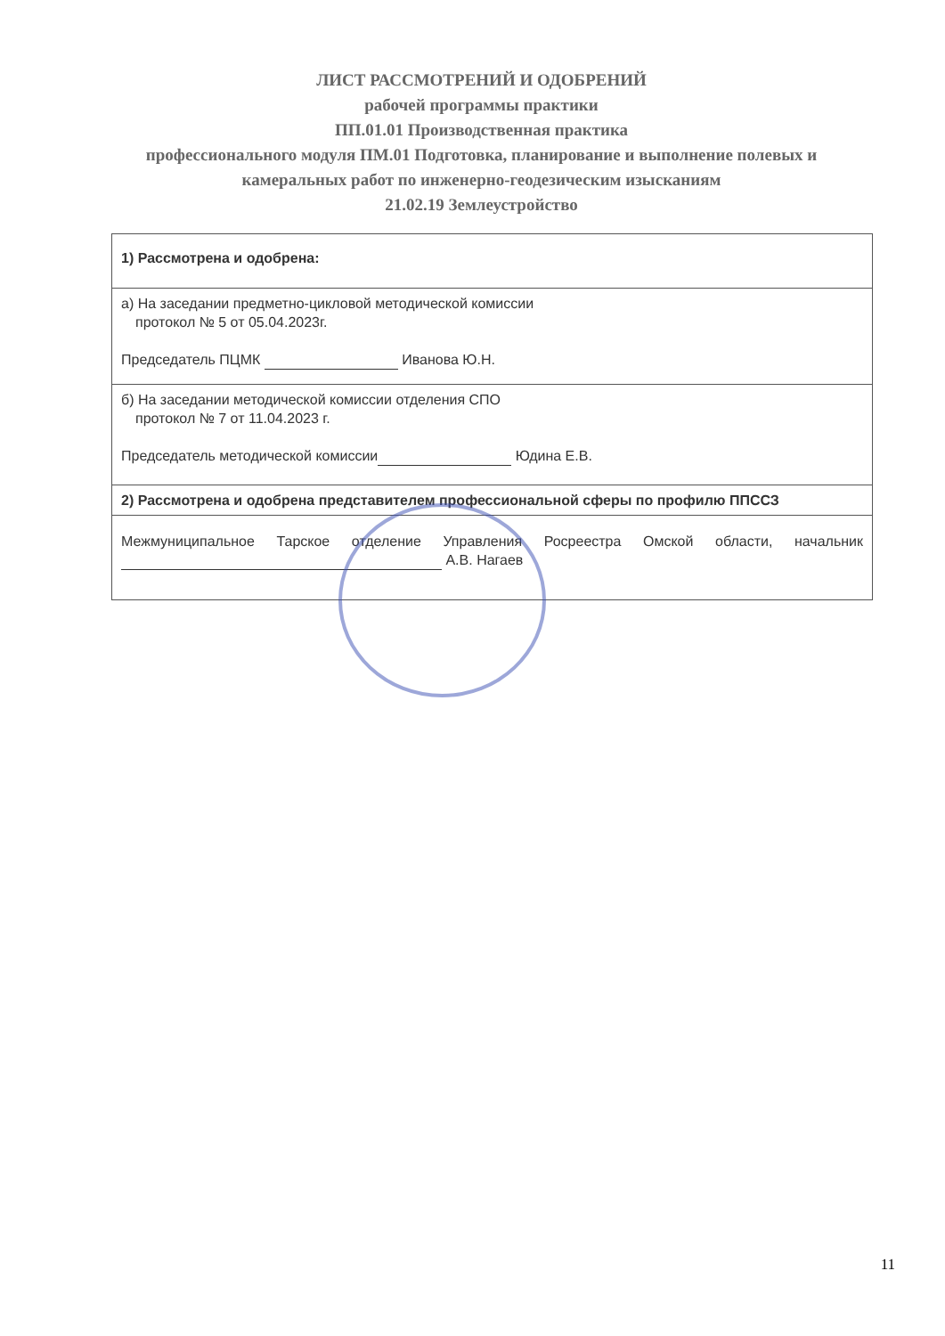ЛИСТ РАССМОТРЕНИЙ И ОДОБРЕНИЙ
рабочей программы практики
ПП.01.01 Производственная практика
профессионального модуля ПМ.01 Подготовка, планирование и выполнение полевых и камеральных работ по инженерно-геодезическим изысканиям
21.02.19 Землеустройство
| 1) Рассмотрена и одобрена: |
| а) На заседании предметно-цикловой методической комиссии протокол № 5 от 05.04.2023г. Председатель ПЦМК Иванова Ю.Н. |
| б) На заседании методической комиссии отделения СПО протокол № 7 от 11.04.2023 г. Председатель методической комиссии Юдина Е.В. |
| 2) Рассмотрена и одобрена представителем профессиональной сферы по профилю ППССЗ |
| Межмуниципальное Тарское отделение Управления Росреестра Омской области, начальник А.В. Нагаев |
11